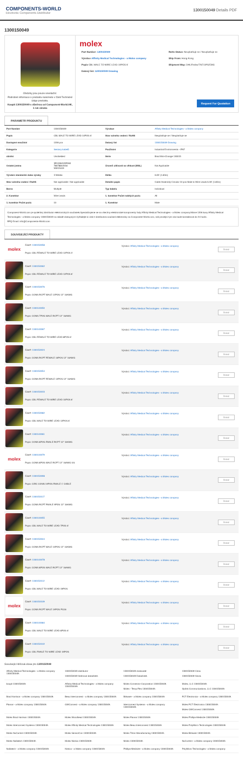COMPONENTS-WORLD
Electronic Components Distributor
1300150049 Details PDF
1300150049
Obrázky jsou pouze orientační.
Podrobné informace o produktu naleznete v části Technické údaje produktu.
Koupit 1300150049 s důvěrou od Component-World.HK, 1 rok záruka
molex
| Part Number: 1300150049 | RoHs Status: Neuplatňuje se / Neuplatňuje se |
| Výrobce Affinity Medical Technologies - a Molex company | Ship From: Hong Kong |
| Popis CBL MALE TO WIRE LEAD 10POS 6' | Shipment Way: DHL/Fedex/TNT/UPS/EMS |
| Datový list: 1300150049 Drawing | |
Request For Quotation
PARAMETR PRODUKTU
| Part Number | 1300150049 | Výrobce | Affinity Medical Technologies - a Molex company |
| Popis | CBL MALE TO WIRE LEAD 10POS 6' | Stav volného vedení / RoHS | Neuplatňuje se / Neuplatňuje se |
| Dostupné množství | 1206 pcs | Datový list | 1300150049 Drawing |
| Kategorie | Sestavy kabelů | Používání | Industrial Environments - IP67 |
| stínění | Unshielded | Série | Brad Mini-Change 130015 |
| Ostatní jména | 3R1006A20F060 78678842018 WM15449 | Úroveň citlivosti na vlhkost (MSL) | Not Applicable |
| Výrobní standardní doba výroby | 3 Weeks | Délka | 6.00' (1.83m) |
| Stav volného vedení / RoHS | Not applicable / Not applicable | Detailní popis | Cable Assembly Circular 10 pos Male to Wire Leads 6.00' (1.83m) |
| Barva | Multiple | Typ kabelu | Individual |
| 2. Konektor | Wire Leads | 1. konektor Počet nabitých pozic | All |
| 1. konektor Počet pozic | 10 | 1. Konektor | Male |
Component-World.com je spolehlivý distributor elektronických součástek.Specializujeme se na všechny elektronické komponenty řady Affinity Medical Technologies - a Molex company.Máme 1206 kusy Affinity Medical Technologies - a Molex company 1300150049 na skladě dostupných.Vyžádejte si citát z distributora součástí elektroniky na Component-World.com, náš prodejní tým vás bude kontaktovat do 24 hodin.
RFQ Email: info@Components-World.com
SOUVISEJÍCÍ PRODUKTY
molex
Část#: 1300150058
Popis: CBL FEMALE TO WIRE LEAD 12POS 3'
Výrobci: Affinity Medical Technologies - a Molex company
Dotaz
Část#: 1300150062
Popis: CBL FEMALE TO WIRE LEAD 12POS 6'
Výrobci: Affinity Medical Technologies - a Molex company
Dotaz
Část#: 1300150076
Popis: CONN RCPT MALE 12POS 12" 16AWG
Výrobci: Affinity Medical Technologies - a Molex company
Dotaz
Část#: 1300140050
Popis: CONN 7POS MALE RCPT 12" 16AWG
Výrobci: Affinity Medical Technologies - a Molex company
Dotaz
Část#: 1300140067
Popis: CBL FEMALE TO WIRE LEAD 8POS 6'
Výrobci: Affinity Medical Technologies - a Molex company
Dotaz
Část#: 1300150024
Popis: CONN RCPT FEMALE 10POS 12" 16AWG
Výrobci: Affinity Medical Technologies - a Molex company
Dotaz
Část#: 1300150054
Popis: CONN RCPT FEMALE 12POS 12" 16AWG
Výrobci: Affinity Medical Technologies - a Molex company
Dotaz
Část#: 1300150033
Popis: CBL FEMALE TO WIRE LEAD 10POS 6'
Výrobci: Affinity Medical Technologies - a Molex company
Dotaz
Část#: 1300150082
Popis: CBL MALE TO WIRE LEAD 12POS 6'
Výrobci: Affinity Medical Technologies - a Molex company
Dotaz
Část#: 1300140061
Popis: CONN 8POS FMALE RCPT 12" 16AWG
Výrobci: Affinity Medical Technologies - a Molex company
Dotaz
molex
Část#: 1300140079
Popis: CONN 8POS MALE RCPT 12" 16AWG SS
Výrobci: Affinity Medical Technologies - a Molex company
Dotaz
Část#: 1300150098
Popis: CIRC CONN 19POS FMALE 1' CABLE
Výrobci: Affinity Medical Technologies - a Molex company
Dotaz
Část#: 1300150117
Popis: CONN RCPT FMALE 9POS 12" 16AWG
Výrobci: Affinity Medical Technologies - a Molex company
Dotaz
Část#: 1300140055
Popis: CBL MALE TO WIRE LEAD 7POS 6'
Výrobci: Affinity Medical Technologies - a Molex company
Dotaz
Část#: 1300150044
Popis: CONN RCPT MALE 10POS 12" 16AWG
Výrobci: Affinity Medical Technologies - a Molex company
Dotaz
Část#: 1300140078
Popis: CONN 8POS MALE RCPT 12" 16AWG
Výrobci: Affinity Medical Technologies - a Molex company
Dotaz
Část#: 1300150112
Popis: CBL MALE TO WIRE LEAD 19POS
Výrobci: Affinity Medical Technologies - a Molex company
Dotaz
molex
Část#: 1300150109
Popis: CONN RCPT MALE 19POS PG16
Výrobci: Affinity Medical Technologies - a Molex company
Dotaz
Část#: 1300140084
Popis: CBL MALE TO WIRE LEAD 8POS 6'
Výrobci: Affinity Medical Technologies - a Molex company
Dotaz
Část#: 1300150102
Popis: CBL FMALE TO WIRE LEAD 19POS
Výrobci: Affinity Medical Technologies - a Molex company
Dotaz
Související klíčová slova pro 1300150049
| Affinity Medical Technologies - a Molex company 1300150049. | 1300150049 distributor 1300150049 Stáhnout datasheet. | 1300150049 dodavatel 1300150049 Datasheet. | 1300150049 Cena 1300150049 Stock. |
| koupit 1300150049. | Affinity Medical Technologies - a Molex company 1300150049. | Molex Connector Corporation 1300150049. Molex - Temp Flex 1300150049. | Molex, LLC 1300150049. Oplink Communications, LLC 1300150049. |
| Brad Harrison - a Molex company 1300150049. | Beau Interconnect - a Molex company 1300150049. | Bittware - a Molex company 1300150049. | FCT Electronics - a Molex company 1300150049. |
| Flamar - a Molex company 1300150049. | GWConnect - a Molex company 1300150049. | Interconnect Systems - a Molex company 1300150049. | Molex FCT Electronics 1300150049. Molex GWConnect 1300150049. |
| Molex Brad Harrison 1300150049. | Molex Woodhead 1300150049. | Molex Flamar 1300150049. | Molex Phillips-Medisize 1300150049. |
| Molex Interconnect Systems 1300150049. | Molex Affinity Medical Technologies 1300150049. | Molex Beau Interconnect 1300150049. | Molex PolyMicro Technologies 1300150049. |
| Molex NuCurrent 1300150049. | Molex SensorCon 1300150049. | Molex Triton Manufacturing 1300150049. | Molex Bittware 1300150049. |
| Molex Nallatech 1300150049. | Molex Nistica 1300150049. | Molex 1300150049. | NuCurrent - a Molex company 1300150049. |
| Nallatech - a Molex company 1300150049. | Nistica - a Molex company 1300150049. | Phillips-Medisize - a Molex company 1300150049. | PolyMicro Technologies - a Molex company |